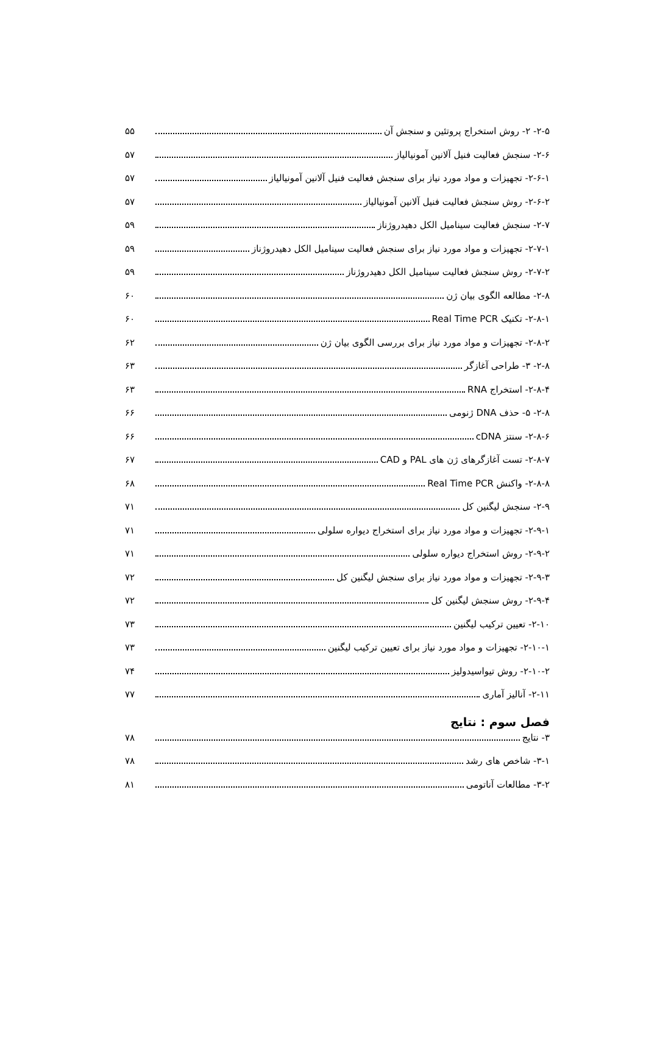۲-۵- ۲- روش استخراج پروتئین و سنجش آن ۵۵
۲-۶- سنجش فعالیت فنیل آلانین آمونیالیاز ۵۷
۲-۶-۱- تجهیزات و مواد مورد نیاز برای سنجش فعالیت فنیل آلانین آمونیالیاز ۵۷
۲-۶-۲- روش سنجش فعالیت فنیل آلانین آمونیالیاز ۵۷
۲-۷- سنجش فعالیت سینامیل الکل دهیدروژناز ۵۹
۲-۷-۱- تجهیزات و مواد مورد نیاز برای سنجش فعالیت سینامیل الکل دهیدروژناز ۵۹
۲-۷-۲- روش سنجش فعالیت سینامیل الکل دهیدروژناز ۵۹
۲-۸- مطالعه الگوی بیان ژن ۶۰
۲-۸-۱- تکنیک Real Time PCR ۶۰
۲-۸-۲- تجهیزات و مواد مورد نیاز برای بررسی الگوی بیان ژن ۶۲
۲-۸- ۳- طراحی آغازگر ۶۳
۲-۸-۴- استخراج RNA ۶۳
۲-۸- ۵- حذف DNA ژنومی ۶۶
۲-۸-۶- سنتز cDNA ۶۶
۲-۸-۷- تست آغازگرهای ژن های PAL و CAD ۶۷
۲-۸-۸- واکنش Real Time PCR ۶۸
۲-۹- سنجش لیگنین کل ۷۱
۲-۹-۱- تجهیزات و مواد مورد نیاز برای استخراج دیواره سلولی ۷۱
۲-۹-۲- روش استخراج دیواره سلولی ۷۱
۲-۹-۳- تجهیزات و مواد مورد نیاز برای سنجش لیگنین کل ۷۲
۲-۹-۴- روش سنجش لیگنین کل ۷۲
۲-۱۰- تعیین ترکیب لیگنین ۷۳
۲-۱۰-۱- تجهیزات و مواد مورد نیاز برای تعیین ترکیب لیگنین ۷۳
۲-۱۰-۲- روش تیواسیدولیز ۷۴
۲-۱۱- آنالیز آماری ۷۷
فصل سوم : نتایج
۳- نتایج ۷۸
۳-۱- شاخص های رشد ۷۸
۳-۲- مطالعات آناتومی ۸۱